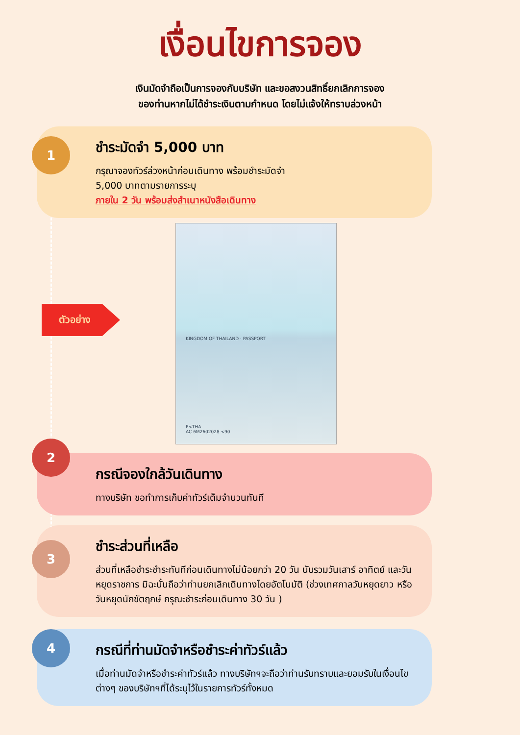เงื่อนไขการจอง
เงินมัดจำถือเป็นการจองกับบริษัท และขอสงวนสิทธิ์ยกเลิกการจอง
ของท่านหากไม่ได้ชำระเงินตามกำหนด โดยไม่แจ้งให้ทราบล่วงหน้า
1
ชำระมัดจำ 5,000 บาท
กรุณาจองทัวร์ล่วงหน้าก่อนเดินทาง พร้อมชำระมัดจำ
5,000 บาทตามรายการระบุ
ภายใน 2 วัน พร้อมส่งสำเนาหนังสือเดินทาง
ตัวอย่าง
KINGDOM OF THAILAND · PASSPORT
P<THA
AC 6M2602028 <90
2
กรณีจองใกล้วันเดินทาง
ทางบริษัท ขอทำการเก็บค่าทัวร์เต็มจำนวนทันที
3
ชำระส่วนที่เหลือ
ส่วนที่เหลือชำระชำระทันทีก่อนเดินทางไม่น้อยกว่า 20 วัน นับรวมวันเสาร์ อาทิตย์ และวันหยุดราชการ มิฉะนั้นถือว่าท่านยกเลิกเดินทางโดยอัตโนมัติ (ช่วงเทศกาลวันหยุดยาว หรือวันหยุดนักขัตฤกษ์ กรุณะชำระก่อนเดินทาง 30 วัน )
4
กรณีที่ท่านมัดจำหรือชำระค่าทัวร์แล้ว
เมื่อท่านมัดจำหรือชำระค่าทัวร์แล้ว ทางบริษัทฯจะถือว่าท่านรับทราบและยอมรับในเงื่อนไขต่างๆ ของบริษัทฯที่ได้ระบุไว้ในรายการทัวร์ทั้งหมด